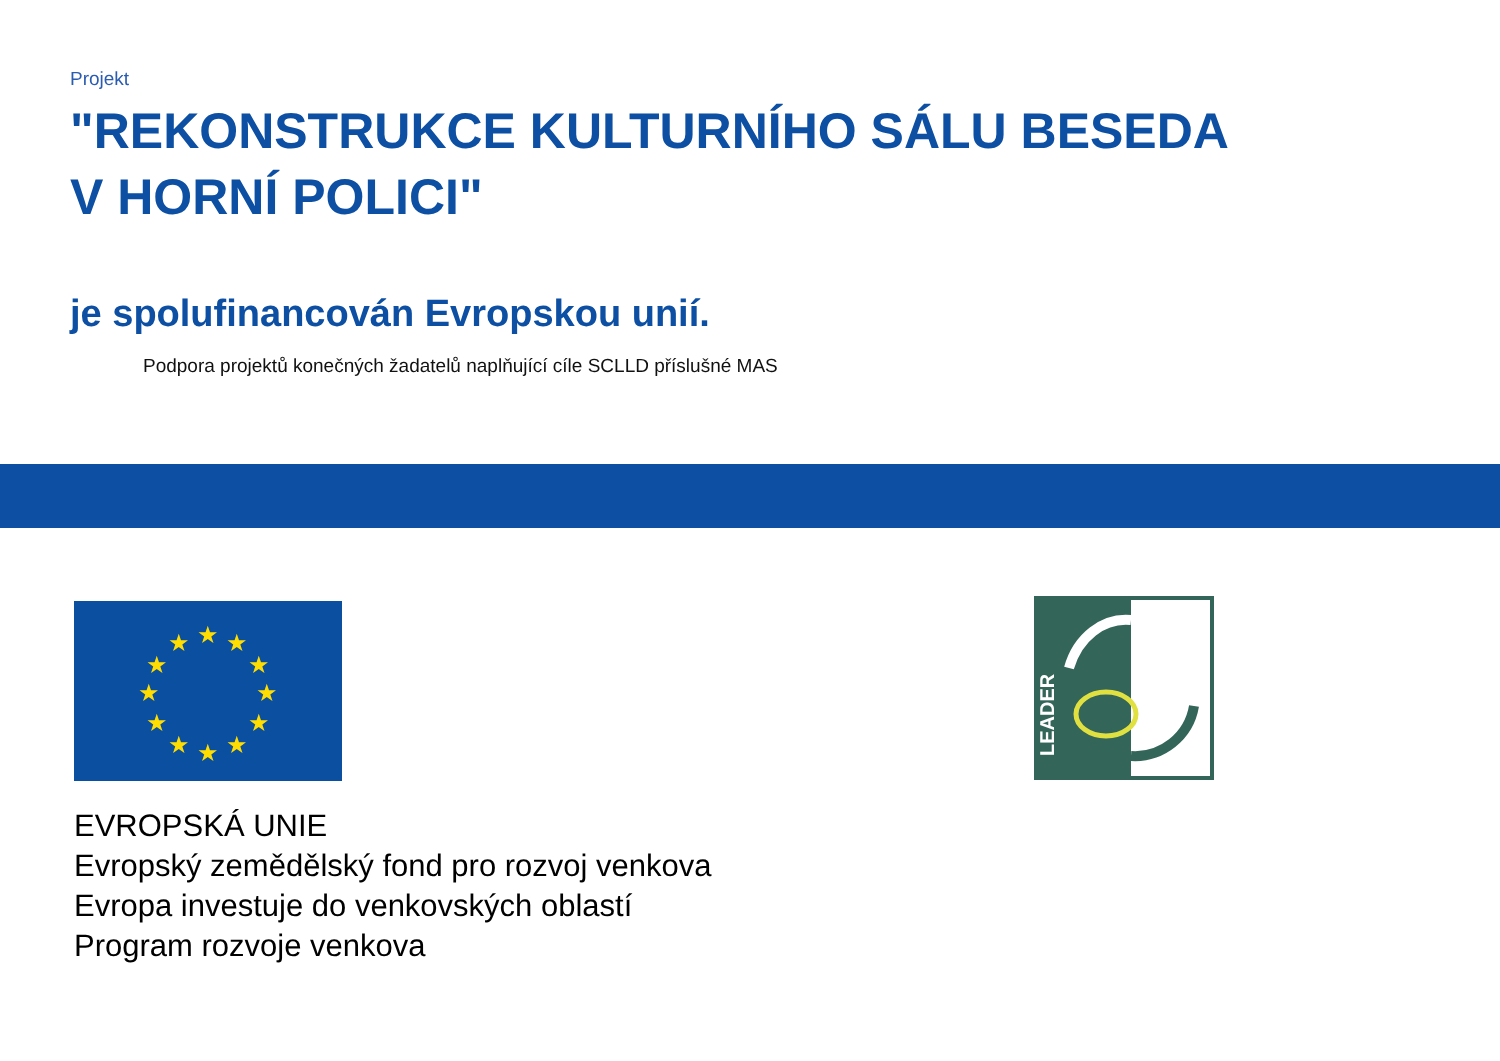Projekt
"REKONSTRUKCE KULTURNÍHO SÁLU BESEDA
V HORNÍ POLICI"
je spolufinancován Evropskou unií.
Podpora projektů konečných žadatelů naplňující cíle SCLLD příslušné MAS
★
★
★
★
★
★
★
★
★
★
★
★
EVROPSKÁ UNIE
Evropský zemědělský fond pro rozvoj venkova
Evropa investuje do venkovských oblastí
Program rozvoje venkova
LEADER